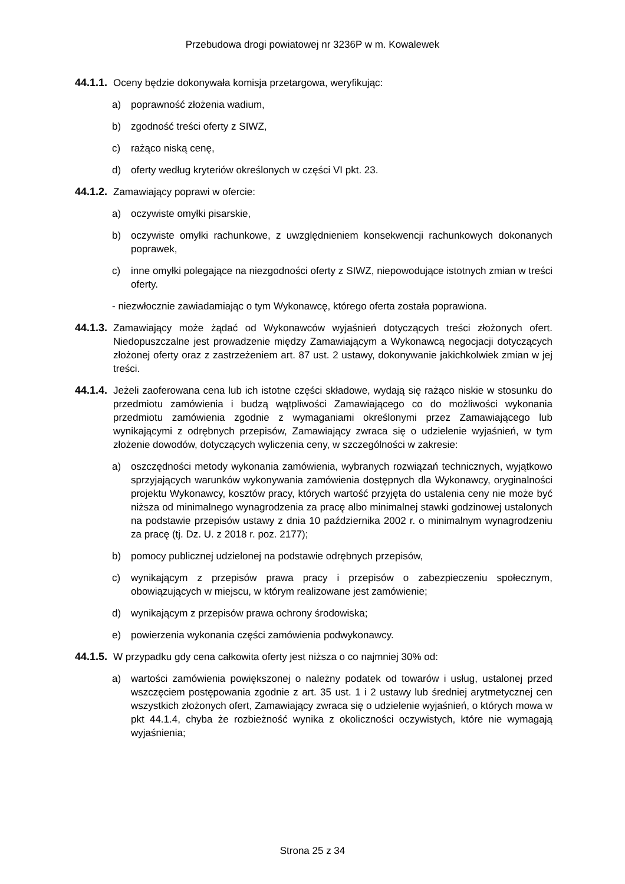Przebudowa drogi powiatowej nr 3236P w m. Kowalewek
44.1.1. Oceny będzie dokonywała komisja przetargowa, weryfikując:
a) poprawność złożenia wadium,
b) zgodność treści oferty z SIWZ,
c) rażąco niską cenę,
d) oferty według kryteriów określonych w części VI pkt. 23.
44.1.2. Zamawiający poprawi w ofercie:
a) oczywiste omyłki pisarskie,
b) oczywiste omyłki rachunkowe, z uwzględnieniem konsekwencji rachunkowych dokonanych poprawek,
c) inne omyłki polegające na niezgodności oferty z SIWZ, niepowodujące istotnych zmian w treści oferty.
- niezwłocznie zawiadamiając o tym Wykonawcę, którego oferta została poprawiona.
44.1.3. Zamawiający może żądać od Wykonawców wyjaśnień dotyczących treści złożonych ofert. Niedopuszczalne jest prowadzenie między Zamawiającym a Wykonawcą negocjacji dotyczących złożonej oferty oraz z zastrzeżeniem art. 87 ust. 2 ustawy, dokonywanie jakichkolwiek zmian w jej treści.
44.1.4. Jeżeli zaoferowana cena lub ich istotne części składowe, wydają się rażąco niskie w stosunku do przedmiotu zamówienia i budzą wątpliwości Zamawiającego co do możliwości wykonania przedmiotu zamówienia zgodnie z wymaganiami określonymi przez Zamawiającego lub wynikającymi z odrębnych przepisów, Zamawiający zwraca się o udzielenie wyjaśnień, w tym złożenie dowodów, dotyczących wyliczenia ceny, w szczególności w zakresie:
a) oszczędności metody wykonania zamówienia, wybranych rozwiązań technicznych, wyjątkowo sprzyjających warunków wykonywania zamówienia dostępnych dla Wykonawcy, oryginalności projektu Wykonawcy, kosztów pracy, których wartość przyjęta do ustalenia ceny nie może być niższa od minimalnego wynagrodzenia za pracę albo minimalnej stawki godzinowej ustalonych na podstawie przepisów ustawy z dnia 10 października 2002 r. o minimalnym wynagrodzeniu za pracę (tj. Dz. U. z 2018 r. poz. 2177);
b) pomocy publicznej udzielonej na podstawie odrębnych przepisów,
c) wynikającym z przepisów prawa pracy i przepisów o zabezpieczeniu społecznym, obowiązujących w miejscu, w którym realizowane jest zamówienie;
d) wynikającym z przepisów prawa ochrony środowiska;
e) powierzenia wykonania części zamówienia podwykonawcy.
44.1.5. W przypadku gdy cena całkowita oferty jest niższa o co najmniej 30% od:
a) wartości zamówienia powiększonej o należny podatek od towarów i usług, ustalonej przed wszczęciem postępowania zgodnie z art. 35 ust. 1 i 2 ustawy lub średniej arytmetycznej cen wszystkich złożonych ofert, Zamawiający zwraca się o udzielenie wyjaśnień, o których mowa w pkt 44.1.4, chyba że rozbieżność wynika z okoliczności oczywistych, które nie wymagają wyjaśnienia;
Strona 25 z 34